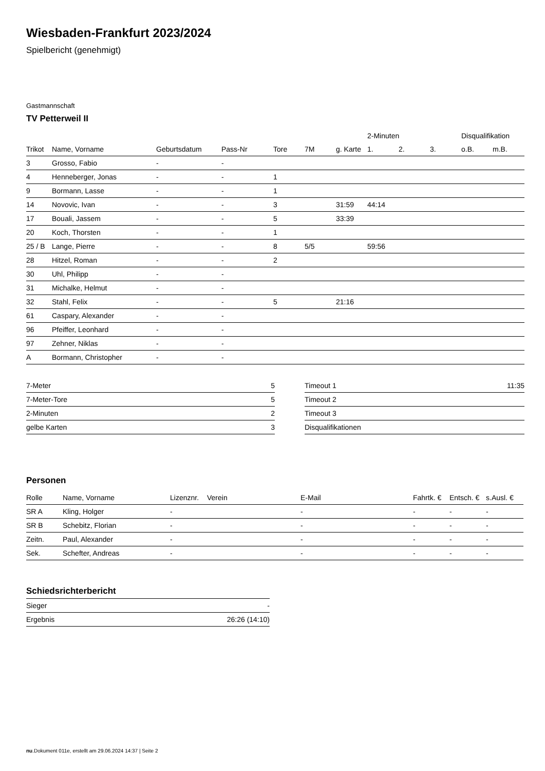Wiesbaden-Frankfurt 2023/2024
Spielbericht (genehmigt)
Gastmannschaft
TV Petterweil II
| | | | | | | | 2-Minuten | | | Disqualifikation | |
| --- | --- | --- | --- | --- | --- | --- | --- | --- | --- | --- | --- |
| Trikot | Name, Vorname | Geburtsdatum | Pass-Nr | Tore | 7M | g. Karte | 1. | 2. | 3. | o.B. | m.B. |
| 3 | Grosso, Fabio | - | - | | | | | | | | |
| 4 | Henneberger, Jonas | - | - | 1 | | | | | | | |
| 9 | Bormann, Lasse | - | - | 1 | | | | | | | |
| 14 | Novovic, Ivan | - | - | 3 | | 31:59 | 44:14 | | | | |
| 17 | Bouali, Jassem | - | - | 5 | | 33:39 | | | | | |
| 20 | Koch, Thorsten | - | - | 1 | | | | | | | |
| 25 / B | Lange, Pierre | - | - | 8 | 5/5 | | 59:56 | | | | |
| 28 | Hitzel, Roman | - | - | 2 | | | | | | | |
| 30 | Uhl, Philipp | - | - | | | | | | | | |
| 31 | Michalke, Helmut | - | - | | | | | | | | |
| 32 | Stahl, Felix | - | - | 5 | | 21:16 | | | | | |
| 61 | Caspary, Alexander | - | - | | | | | | | | |
| 96 | Pfeiffer, Leonhard | - | - | | | | | | | | |
| 97 | Zehner, Niklas | - | - | | | | | | | | |
| A | Bormann, Christopher | - | - | | | | | | | | |
| 7-Meter | 5 |
| 7-Meter-Tore | 5 |
| 2-Minuten | 2 |
| gelbe Karten | 3 |
| Timeout 1 | 11:35 |
| Timeout 2 | |
| Timeout 3 | |
| Disqualifikationen | |
Personen
| Rolle | Name, Vorname | Lizenznr. | Verein | E-Mail | Fahrtk. € | Entsch. € | s.Ausl. € |
| --- | --- | --- | --- | --- | --- | --- | --- |
| SR A | Kling, Holger | - | | - | - | - | - |
| SR B | Schebitz, Florian | - | | - | - | - | - |
| Zeitn. | Paul, Alexander | - | | - | - | - | - |
| Sek. | Schefter, Andreas | - | | - | - | - | - |
Schiedsrichterbericht
| Sieger | - |
| Ergebnis | 26:26 (14:10) |
nu.Dokument 011e, erstellt am 29.06.2024 14:37 | Seite 2